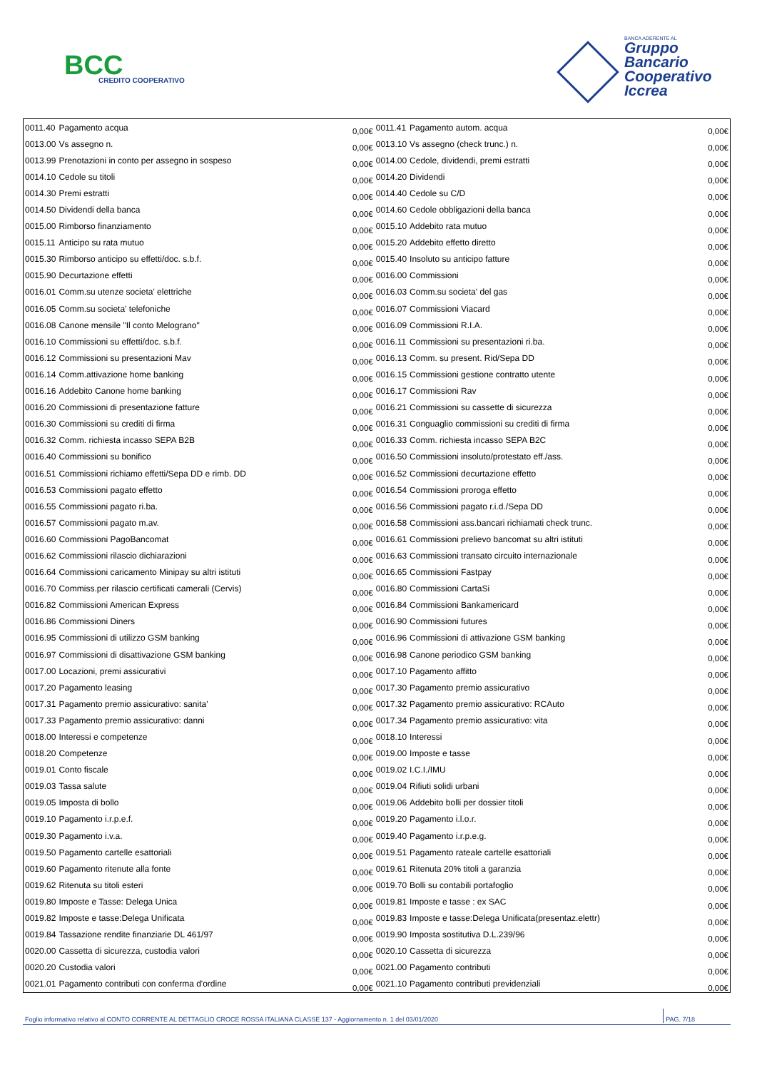BCC
CREDITO COOPERATIVO
BANCA ADERENTE AL
Gruppo
Bancario
Cooperativo
Iccrea
| 0011.40 | Pagamento acqua | 0,00€ | 0011.41 | Pagamento autom. acqua | 0,00€ |
| 0013.00 | Vs assegno n. | 0,00€ | 0013.10 | Vs assegno (check trunc.) n. | 0,00€ |
| 0013.99 | Prenotazioni in conto per assegno in sospeso | 0,00€ | 0014.00 | Cedole, dividendi, premi estratti | 0,00€ |
| 0014.10 | Cedole su titoli | 0,00€ | 0014.20 | Dividendi | 0,00€ |
| 0014.30 | Premi estratti | 0,00€ | 0014.40 | Cedole su C/D | 0,00€ |
| 0014.50 | Dividendi della banca | 0,00€ | 0014.60 | Cedole obbligazioni della banca | 0,00€ |
| 0015.00 | Rimborso finanziamento | 0,00€ | 0015.10 | Addebito rata mutuo | 0,00€ |
| 0015.11 | Anticipo su rata mutuo | 0,00€ | 0015.20 | Addebito effetto diretto | 0,00€ |
| 0015.30 | Rimborso anticipo su effetti/doc. s.b.f. | 0,00€ | 0015.40 | Insoluto su anticipo fatture | 0,00€ |
| 0015.90 | Decurtazione effetti | 0,00€ | 0016.00 | Commissioni | 0,00€ |
| 0016.01 | Comm.su utenze societa' elettriche | 0,00€ | 0016.03 | Comm.su societa' del gas | 0,00€ |
| 0016.05 | Comm.su societa' telefoniche | 0,00€ | 0016.07 | Commissioni Viacard | 0,00€ |
| 0016.08 | Canone mensile "Il conto Melograno" | 0,00€ | 0016.09 | Commissioni R.I.A. | 0,00€ |
| 0016.10 | Commissioni su effetti/doc. s.b.f. | 0,00€ | 0016.11 | Commissioni su presentazioni ri.ba. | 0,00€ |
| 0016.12 | Commissioni su presentazioni Mav | 0,00€ | 0016.13 | Comm. su present. Rid/Sepa DD | 0,00€ |
| 0016.14 | Comm.attivazione home banking | 0,00€ | 0016.15 | Commissioni gestione contratto utente | 0,00€ |
| 0016.16 | Addebito Canone home banking | 0,00€ | 0016.17 | Commissioni Rav | 0,00€ |
| 0016.20 | Commissioni di presentazione fatture | 0,00€ | 0016.21 | Commissioni su cassette di sicurezza | 0,00€ |
| 0016.30 | Commissioni su crediti di firma | 0,00€ | 0016.31 | Conguaglio commissioni su crediti di firma | 0,00€ |
| 0016.32 | Comm. richiesta incasso SEPA B2B | 0,00€ | 0016.33 | Comm. richiesta incasso SEPA B2C | 0,00€ |
| 0016.40 | Commissioni su bonifico | 0,00€ | 0016.50 | Commissioni insoluto/protestato eff./ass. | 0,00€ |
| 0016.51 | Commissioni richiamo effetti/Sepa DD e rimb. DD | 0,00€ | 0016.52 | Commissioni decurtazione effetto | 0,00€ |
| 0016.53 | Commissioni pagato effetto | 0,00€ | 0016.54 | Commissioni proroga effetto | 0,00€ |
| 0016.55 | Commissioni pagato ri.ba. | 0,00€ | 0016.56 | Commissioni pagato r.i.d./Sepa DD | 0,00€ |
| 0016.57 | Commissioni pagato m.av. | 0,00€ | 0016.58 | Commissioni ass.bancari richiamati check trunc. | 0,00€ |
| 0016.60 | Commissioni PagoBancomat | 0,00€ | 0016.61 | Commissioni prelievo bancomat su altri istituti | 0,00€ |
| 0016.62 | Commissioni rilascio dichiarazioni | 0,00€ | 0016.63 | Commissioni transato circuito internazionale | 0,00€ |
| 0016.64 | Commissioni caricamento Minipay su altri istituti | 0,00€ | 0016.65 | Commissioni Fastpay | 0,00€ |
| 0016.70 | Commiss.per rilascio certificati camerali (Cervis) | 0,00€ | 0016.80 | Commissioni CartaSi | 0,00€ |
| 0016.82 | Commissioni American Express | 0,00€ | 0016.84 | Commissioni Bankamericard | 0,00€ |
| 0016.86 | Commissioni Diners | 0,00€ | 0016.90 | Commissioni futures | 0,00€ |
| 0016.95 | Commissioni di utilizzo GSM banking | 0,00€ | 0016.96 | Commissioni di attivazione GSM banking | 0,00€ |
| 0016.97 | Commissioni di disattivazione GSM banking | 0,00€ | 0016.98 | Canone periodico GSM banking | 0,00€ |
| 0017.00 | Locazioni, premi assicurativi | 0,00€ | 0017.10 | Pagamento affitto | 0,00€ |
| 0017.20 | Pagamento leasing | 0,00€ | 0017.30 | Pagamento premio assicurativo | 0,00€ |
| 0017.31 | Pagamento premio assicurativo: sanita' | 0,00€ | 0017.32 | Pagamento premio assicurativo: RCAuto | 0,00€ |
| 0017.33 | Pagamento premio assicurativo: danni | 0,00€ | 0017.34 | Pagamento premio assicurativo: vita | 0,00€ |
| 0018.00 | Interessi e competenze | 0,00€ | 0018.10 | Interessi | 0,00€ |
| 0018.20 | Competenze | 0,00€ | 0019.00 | Imposte e tasse | 0,00€ |
| 0019.01 | Conto fiscale | 0,00€ | 0019.02 | I.C.I./IMU | 0,00€ |
| 0019.03 | Tassa salute | 0,00€ | 0019.04 | Rifiuti solidi urbani | 0,00€ |
| 0019.05 | Imposta di bollo | 0,00€ | 0019.06 | Addebito bolli per dossier titoli | 0,00€ |
| 0019.10 | Pagamento i.r.p.e.f. | 0,00€ | 0019.20 | Pagamento i.l.o.r. | 0,00€ |
| 0019.30 | Pagamento i.v.a. | 0,00€ | 0019.40 | Pagamento i.r.p.e.g. | 0,00€ |
| 0019.50 | Pagamento cartelle esattoriali | 0,00€ | 0019.51 | Pagamento rateale cartelle esattoriali | 0,00€ |
| 0019.60 | Pagamento ritenute alla fonte | 0,00€ | 0019.61 | Ritenuta 20% titoli a garanzia | 0,00€ |
| 0019.62 | Ritenuta su titoli esteri | 0,00€ | 0019.70 | Bolli su contabili portafoglio | 0,00€ |
| 0019.80 | Imposte e Tasse: Delega Unica | 0,00€ | 0019.81 | Imposte e tasse : ex SAC | 0,00€ |
| 0019.82 | Imposte e tasse:Delega Unificata | 0,00€ | 0019.83 | Imposte e tasse:Delega Unificata(presentaz.elettr) | 0,00€ |
| 0019.84 | Tassazione rendite finanziarie DL 461/97 | 0,00€ | 0019.90 | Imposta sostitutiva D.L.239/96 | 0,00€ |
| 0020.00 | Cassetta di sicurezza, custodia valori | 0,00€ | 0020.10 | Cassetta di sicurezza | 0,00€ |
| 0020.20 | Custodia valori | 0,00€ | 0021.00 | Pagamento contributi | 0,00€ |
| 0021.01 | Pagamento contributi con conferma d'ordine | 0,00€ | 0021.10 | Pagamento contributi previdenziali | 0,00€ |
Foglio informativo relativo al CONTO CORRENTE AL DETTAGLIO CROCE ROSSA ITALIANA CLASSE 137 - Aggiornamento n. 1 del 03/01/2020 PAG. 7/18